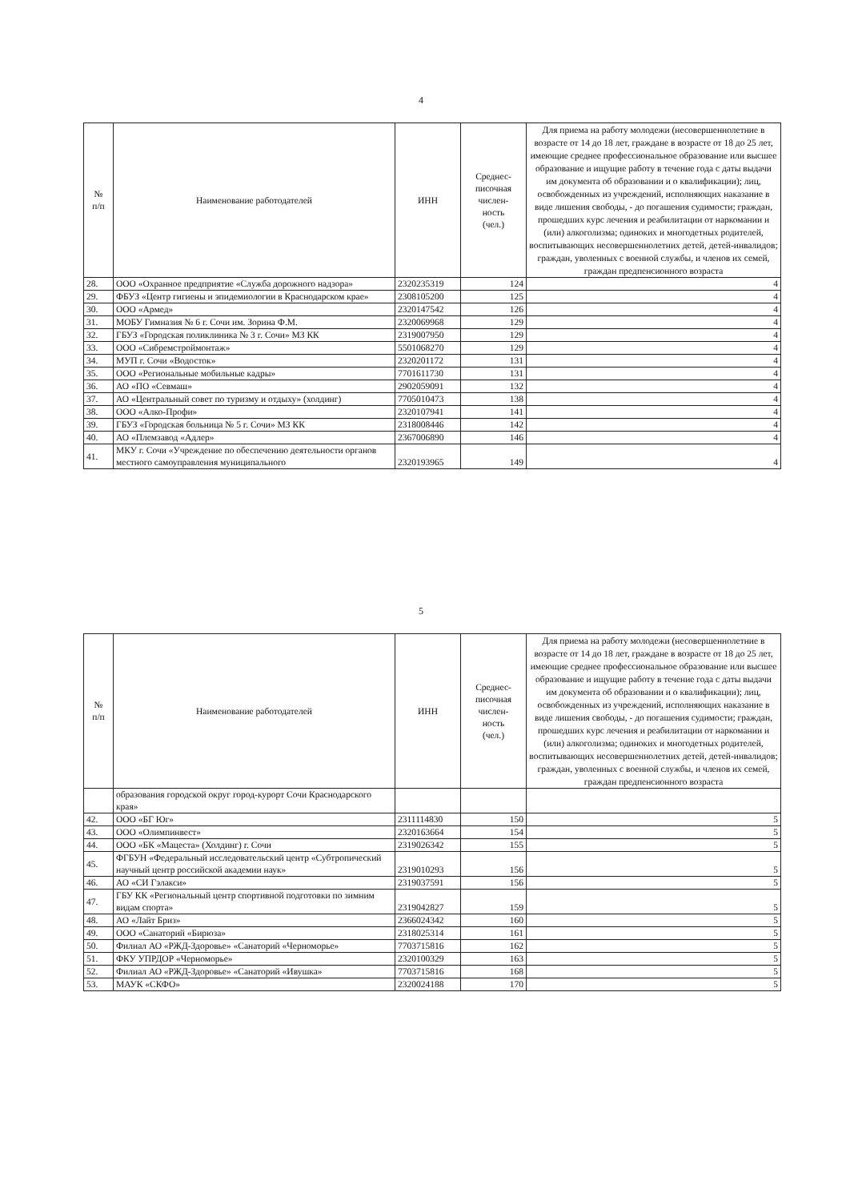4
| № п/п | Наименование работодателей | ИНН | Среднес- писочная числен- ность (чел.) | Для приема на работу молодежи (несовершеннолетние в возрасте от 14 до 18 лет, граждане в возрасте от 18 до 25 лет, имеющие среднее профессиональное образование или высшее образование и ищущие работу в течение года с даты выдачи им документа об образовании и о квалификации); лиц, освобожденных из учреждений, исполняющих наказание в виде лишения свободы, - до погашения судимости; граждан, прошедших курс лечения и реабилитации от наркомании и (или) алкоголизма; одиноких и многодетных родителей, воспитывающих несовершеннолетних детей, детей-инвалидов; граждан, уволенных с военной службы, и членов их семей, граждан предпенсионного возраста |
| --- | --- | --- | --- | --- |
| 28. | ООО «Охранное предприятие «Служба дорожного надзора» | 2320235319 | 124 | 4 |
| 29. | ФБУЗ «Центр гигиены и эпидемиологии в Краснодарском крае» | 2308105200 | 125 | 4 |
| 30. | ООО «Армед» | 2320147542 | 126 | 4 |
| 31. | МОБУ Гимназия № 6 г. Сочи им. Зорина Ф.М. | 2320069968 | 129 | 4 |
| 32. | ГБУЗ «Городская поликлиника № 3 г. Сочи» МЗ КК | 2319007950 | 129 | 4 |
| 33. | ООО «Сибремстроймонтаж» | 5501068270 | 129 | 4 |
| 34. | МУП г. Сочи «Водосток» | 2320201172 | 131 | 4 |
| 35. | ООО «Региональные мобильные кадры» | 7701611730 | 131 | 4 |
| 36. | АО «ПО «Севмаш» | 2902059091 | 132 | 4 |
| 37. | АО «Центральный совет по туризму и отдыху» (холдинг) | 7705010473 | 138 | 4 |
| 38. | ООО «Алко-Профи» | 2320107941 | 141 | 4 |
| 39. | ГБУЗ «Городская больница № 5 г. Сочи» МЗ КК | 2318008446 | 142 | 4 |
| 40. | АО «Племзавод «Адлер» | 2367006890 | 146 | 4 |
| 41. | МКУ г. Сочи «Учреждение по обеспечению деятельности органов местного самоуправления муниципального | 2320193965 | 149 | 4 |
5
| № п/п | Наименование работодателей | ИНН | Среднес- писочная числен- ность (чел.) | Для приема на работу молодежи (несовершеннолетние в возрасте от 14 до 18 лет, граждане в возрасте от 18 до 25 лет, имеющие среднее профессиональное образование или высшее образование и ищущие работу в течение года с даты выдачи им документа об образовании и о квалификации); лиц, освобожденных из учреждений, исполняющих наказание в виде лишения свободы, - до погашения судимости; граждан, прошедших курс лечения и реабилитации от наркомании и (или) алкоголизма; одиноких и многодетных родителей, воспитывающих несовершеннолетних детей, детей-инвалидов; граждан, уволенных с военной службы, и членов их семей, граждан предпенсионного возраста |
| --- | --- | --- | --- | --- |
| | образования городской округ город-курорт Сочи Краснодарского края» | | | |
| 42. | ООО «БГ Юг» | 2311114830 | 150 | 5 |
| 43. | ООО «Олимпинвест» | 2320163664 | 154 | 5 |
| 44. | ООО «БК «Мацеста» (Холдинг) г. Сочи | 2319026342 | 155 | 5 |
| 45. | ФГБУН «Федеральный исследовательский центр «Субтропический научный центр российской академии наук» | 2319010293 | 156 | 5 |
| 46. | АО «СИ Гэлакси» | 2319037591 | 156 | 5 |
| 47. | ГБУ КК «Региональный центр спортивной подготовки по зимним видам спорта» | 2319042827 | 159 | 5 |
| 48. | АО «Лайт Бриз» | 2366024342 | 160 | 5 |
| 49. | ООО «Санаторий «Бирюза» | 2318025314 | 161 | 5 |
| 50. | Филиал АО «РЖД-Здоровье» «Санаторий «Черноморье» | 7703715816 | 162 | 5 |
| 51. | ФКУ УПРДОР «Черноморье» | 2320100329 | 163 | 5 |
| 52. | Филиал АО «РЖД-Здоровье» «Санаторий «Ивушка» | 7703715816 | 168 | 5 |
| 53. | МАУК «СКФО» | 2320024188 | 170 | 5 |